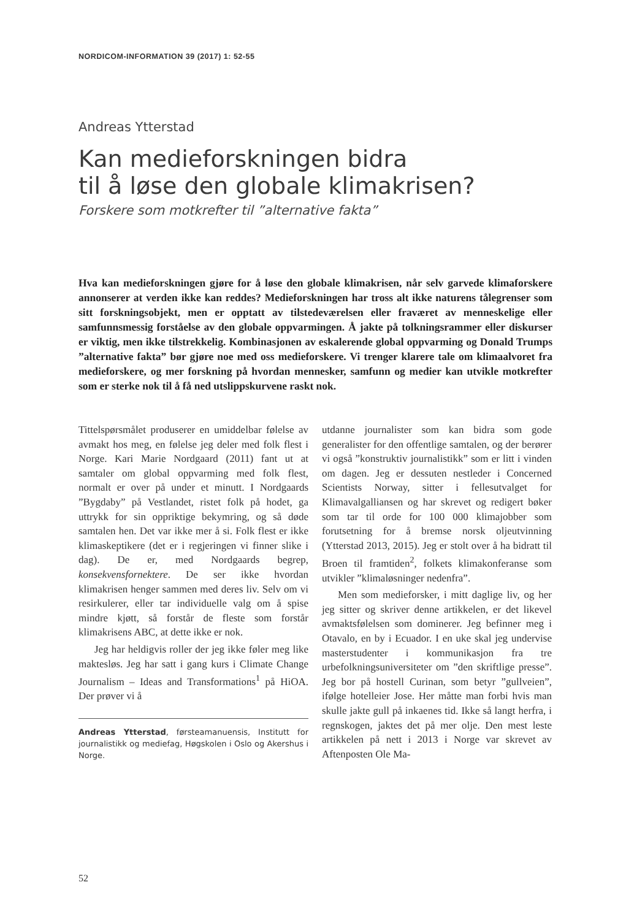NORDICOM-INFORMATION 39 (2017) 1: 52-55
Andreas Ytterstad
Kan medieforskningen bidra
til å løse den globale klimakrisen?
Forskere som motkrefter til ”alternative fakta”
Hva kan medieforskningen gjøre for å løse den globale klimakrisen, når selv garvede klimaforskere annonserer at verden ikke kan reddes? Medieforskningen har tross alt ikke naturens tålegrenser som sitt forskningsobjekt, men er opptatt av tilstedeværelsen eller fraværet av menneskelige eller samfunnsmessig forståelse av den globale oppvarmingen. Å jakte på tolkningsrammer eller diskurser er viktig, men ikke tilstrekkelig. Kombinasjonen av eskalerende global oppvarming og Donald Trumps ”alternative fakta” bør gjøre noe med oss medieforskere. Vi trenger klarere tale om klimaalvoret fra medieforskere, og mer forskning på hvordan mennesker, samfunn og medier kan utvikle motkrefter som er sterke nok til å få ned utslippskurvene raskt nok.
Tittelspørsmålet produserer en umiddelbar følelse av avmakt hos meg, en følelse jeg deler med folk flest i Norge. Kari Marie Nordgaard (2011) fant ut at samtaler om global oppvarming med folk flest, normalt er over på under et minutt. I Nordgaards ”Bygdaby” på Vestlandet, ristet folk på hodet, ga uttrykk for sin oppriktige bekymring, og så døde samtalen hen. Det var ikke mer å si. Folk flest er ikke klimaskeptikere (det er i regjeringen vi finner slike i dag). De er, med Nordgaards begrep, konsekvensfornektere. De ser ikke hvordan klimakrisen henger sammen med deres liv. Selv om vi resirkulerer, eller tar individuelle valg om å spise mindre kjøtt, så forstår de fleste som forstår klimakrisens ABC, at dette ikke er nok.
Jeg har heldigvis roller der jeg ikke føler meg like maktesløs. Jeg har satt i gang kurs i Climate Change Journalism – Ideas and Transformations<sup>1</sup> på HiOA. Der prøver vi å
Andreas Ytterstad, førsteamanuensis, Institutt for journalistikk og mediefag, Høgskolen i Oslo og Akershus i Norge.
utdanne journalister som kan bidra som gode generalister for den offentlige samtalen, og der berører vi også ”konstruktiv journalistikk” som er litt i vinden om dagen. Jeg er dessuten nestleder i Concerned Scientists Norway, sitter i fellesutvalget for Klimavalgalliansen og har skrevet og redigert bøker som tar til orde for 100 000 klimajobber som forutsetning for å bremse norsk oljeutvinning (Ytterstad 2013, 2015). Jeg er stolt over å ha bidratt til Broen til framtiden<sup>2</sup>, folkets klimakonferanse som utvikler ”klimaløsninger nedenfra”.
Men som medieforsker, i mitt daglige liv, og her jeg sitter og skriver denne artikkelen, er det likevel avmaktsfølelsen som dominerer. Jeg befinner meg i Otavalo, en by i Ecuador. I en uke skal jeg undervise masterstudenter i kommunikasjon fra tre urbefolkningsuniversiteter om ”den skriftlige presse”. Jeg bor på hostell Curinan, som betyr ”gullveien”, ifølge hotelleier Jose. Her måtte man forbi hvis man skulle jakte gull på inkaenes tid. Ikke så langt herfra, i regnskogen, jaktes det på mer olje. Den mest leste artikkelen på nett i 2013 i Norge var skrevet av Aftenposten Ole Ma-
52